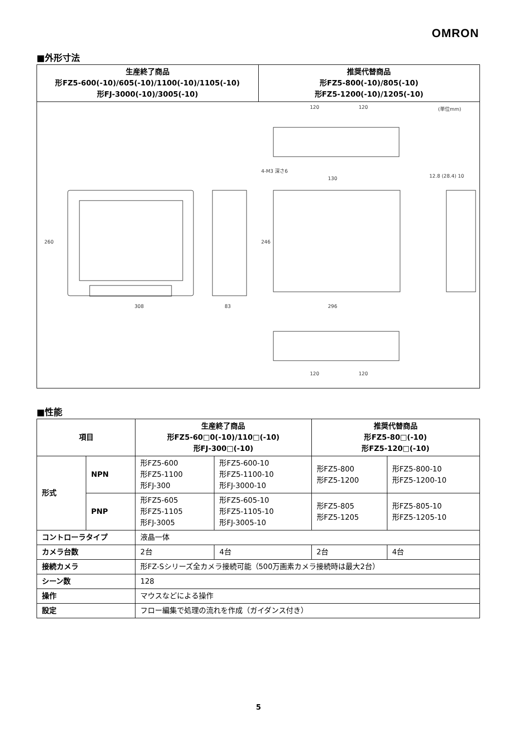OMRON
■外形寸法
| 生産終了商品 形FZ5-600(-10)/605(-10)/1100(-10)/1105(-10) 形FJ-3000(-10)/3005(-10) | 推奨代替商品 形FZ5-800(-10)/805(-10) 形FZ5-1200(-10)/1205(-10) |
| --- | --- |
| 120 120 (単位mm) 4-M3 深さ6 130 12.8 (28.4) 10 308 83 296 260 246 120 120 | |
■性能
| 項目 | | 生産終了商品 形FZ5-60□0(-10)/110□(-10) 形FJ-300□(-10) | | 推奨代替商品 形FZ5-80□(-10) 形FZ5-120□(-10) | |
| --- | --- | --- | --- | --- | --- |
| 形式 | NPN | 形FZ5-600 形FZ5-1100 形FJ-300 | 形FZ5-600-10 形FZ5-1100-10 形FJ-3000-10 | 形FZ5-800 形FZ5-1200 | 形FZ5-800-10 形FZ5-1200-10 |
| | PNP | 形FZ5-605 形FZ5-1105 形FJ-3005 | 形FZ5-605-10 形FZ5-1105-10 形FJ-3005-10 | 形FZ5-805 形FZ5-1205 | 形FZ5-805-10 形FZ5-1205-10 |
| コントローラタイプ | | 液晶一体 | | | |
| カメラ台数 | | 2台 | 4台 | 2台 | 4台 |
| 接続カメラ | | 形FZ-Sシリーズ全カメラ接続可能（500万画素カメラ接続時は最大2台） | | | |
| シーン数 | | 128 | | | |
| 操作 | | マウスなどによる操作 | | | |
| 設定 | | フロー編集で処理の流れを作成（ガイダンス付き） | | | |
5